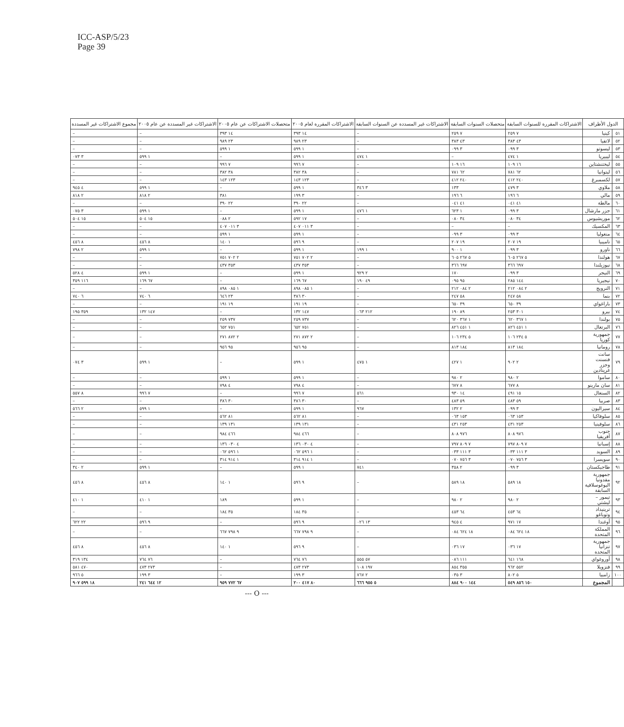ICC-ASP/5/23
Page 39
| الدول الأطراف | | الاشتراكات المقررة للسنوات السابقة | متحصلات السنوات السابقة | الاشتراكات غير المسددة عن السنوات السابقة | الاشتراكات المقررة لعام ٢٠٠٥ | متحصلات الاشتراكات عن عام ٢٠٠٥ | الاشتراكات غير المسددة عن عام ٢٠٠٥ | مجموع الاشتراكات غير المسددة |
| --- | --- | --- | --- | --- | --- | --- | --- | --- |
| ٥١ | كينيا | ٧ ٢٥٩ | ٧ ٢٥٩ | – | ١٤ ٣٩٣ | ١٤ ٣٩٣ | – | – |
| ٥٢ | لاتفيا | ٤٣ ٣٨٣ | ٤٣ ٣٨٣ | – | ٢٣ ٩٨٩ | ٢٣ ٩٨٩ | – | – |
| ٥٣ | ليسوتو | ٣ ٠٩٩ | ٣ ٠٩٩ | – | ١ ٥٩٩ | ١ ٥٩٩ | – | – |
| ٥٤ | ليبيريا | ١ ٤٧٤ | – | ١ ٤٧٤ | ١ ٥٩٩ | – | ١ ٥٩٩ | ٣ ٠٧٣ |
| ٥٥ | ليختنشتاين | ١٦ ١٠٩ | ١٦ ١٠٩ | – | ٧ ٩٩٦ | ٧ ٩٩٦ | – | – |
| ٥٦ | ليتوانيا | ٦٢ ٧٨١ | ٦٢ ٧٨١ | – | ٣٨ ٣٨٢ | ٣٨ ٣٨٢ | – | – |
| ٥٧ | لكسمبرغ | ٢٤٠ ٤١٢ | ٢٤٠ ٤١٢ | – | ١٢٣ ١٤٣ | ١٢٣ ١٤٣ | – | – |
| ٥٨ | ملاوي | ٣ ٤٧٩ | ١٣٣ | ٣ ٣٤٦ | ١ ٥٩٩ | – | ١ ٥٩٩ | ٤ ٩٤٥ |
| ٥٩ | مالي | ٦ ١٩٦ | ٦ ١٩٦ | – | ٣ ١٩٩ | ٣٨١ | ٢ ٨١٨ | ٢ ٨١٨ |
| ٦٠ | مالطة | ٤١ ٠٤١ | ٤١ ٠٤١ | – | ٢٢ ٣٩٠ | ٢٢ ٣٩٠ | – | – |
| ٦١ | جزر مارشال | ٣ ٠٩٩ | ١ ٦٢٣ | ١ ٤٧٦ | ١ ٥٩٩ | – | ١ ٥٩٩ | ٣ ٠٧٥ |
| ٦٢ | موريشيوس | ٣٤ ٠٨٠ | ٣٤ ٠٨٠ | – | ١٧ ٥٩٢ | ٢ ٠٨٨ | ١٥ ٥٠٤ | ١٥ ٥٠٤ |
| ٦٣ | المكسيك | – | – | – | ٣ ٠١١ ٤٠٧ | ٣ ٠١١ ٤٠٧ | – | – |
| ٦٤ | منغوليا | ٣ ٠٩٩ | ٣ ٠٩٩ | – | ١ ٥٩٩ | ١ ٥٩٩ | – | – |
| ٦٥ | ناميبيا | ١٩ ٢٠٧ | ١٩ ٢٠٧ | – | ٩ ٥٩٦ | ١ ١٤٠ | ٨ ٤٥٦ | ٨ ٤٥٦ |
| ٦٦ | ناورو | ٣ ٠٩٩ | ١ ٩٠٠ | ١ ١٩٩ | ١ ٥٩٩ | – | ١ ٥٩٩ | ٢ ٧٩٨ |
| ٦٧ | هولندا | ٥ ٢٦٧ ٦٠٥ | ٥ ٢٦٧ ٦٠٥ | – | ٢ ٧٠٢ ٧٥١ | ٢ ٧٠٢ ٧٥١ | – | – |
| ٦٨ | نيوزيلندا | ٦٩٧ ٣٦٦ | ٦٩٧ ٣٦٦ | – | ٣٥٣ ٤٣٧ | ٣٥٣ ٤٣٧ | – | – |
| ٦٩ | النيجر | ٣ ٠٩٩ | ١٧٠ | ٢ ٩٢٩ | ١ ٥٩٩ | – | ١ ٥٩٩ | ٤ ٥٢٨ |
| ٧٠ | نيجيريا | ١٤٤ ٢٨٥ | ٩٥ ٠٩٥ | ٤٩ ١٩٠ | ٦٧ ١٦٩ | – | ٦٧ ١٦٩ | ١١٦ ٣٥٩ |
| ٧١ | النرويج | ٢ ٠٨٤ ٢١٢ | ٢ ٠٨٤ ٢١٢ | – | ١ ٠٨٥ ٨٩٨ | ١ ٠٨٥ ٨٩٨ | – | – |
| ٧٢ | بنما | ٥٨ ٢٤٧ | ٥٨ ٢٤٧ | – | ٣٠ ٣٨٦ | ٢٣ ٦٤٦ | ٦ ٧٤٠ | ٦ ٧٤٠ |
| ٧٣ | باراغواي | ٣٩ ٦٥٠ | ٣٩ ٦٥٠ | – | ١٩ ١٩١ | ١٩ ١٩١ | – | – |
| ٧٤ | بيرو | ٣٠١ ٢٥٣ | ٨٩ ١٩٠ | ٢١٢ ٠٦٣ | ١٤٧ ١٣٢ | – | ١٤٧ ١٣٢ | ٣٥٩ ١٩٥ |
| ٧٥ | بولندا | ١ ٣٦٧ ٦٢٠ | ١ ٣٦٧ ٦٢٠ | – | ٧٣٧ ٢٥٩ | ٧٣٧ ٢٥٩ | – | – |
| ٧٦ | البرتغال | ١ ٤٥١ ٨٢٦ | ١ ٤٥١ ٨٢٦ | – | ٧٥١ ٦٥٢ | ٧٥١ ٦٥٢ | – | – |
| ٧٧ | جمهورية كوريا | ٥ ٢٣٤ ١٠٦ | ٥ ٢٣٤ ١٠٦ | – | ٢ ٨٧٢ ٢٧١ | ٢ ٨٧٢ ٢٧١ | – | – |
| ٧٨ | رومانيا | ١٨٤ ٨١٣ | ١٨٤ ٨١٣ | – | ٩٥ ٩٥٦ | ٩٥ ٩٥٦ | – | – |
| ٧٩ | سانت فنسنت وجزر غرينادين | ٢ ٩٠٢ | ١ ٤٢٧ | ١ ٤٧٥ | ١ ٥٩٩ | – | ١ ٥٩٩ | ٣ ٠٧٤ |
| ٨٠ | ساموا | ٢ ٩٨٠ | ٢ ٩٨٠ | – | ١ ٥٩٩ | ١ ٥٩٩ | – | – |
| ٨١ | سان مارينو | ٨ ٦٧٧ | ٨ ٦٧٧ | – | ٤ ٧٩٨ | ٤ ٧٩٨ | – | – |
| ٨٢ | السنغال | ١٥ ٤٩١ | ١٤ ٩٣٠ | ٥٦١ | ٧ ٩٩٦ | – | ٧ ٩٩٦ | ٨ ٥٥٧ |
| ٨٣ | صربيا | ٥٩ ٤٨٣ | ٥٩ ٤٨٣ | – | ٣٠ ٣٨٦ | ٣٠ ٣٨٦ | – | – |
| ٨٤ | سيراليون | ٣ ٠٩٩ | ٢ ١٣٢ | ٩٦٧ | ١ ٥٩٩ | – | ١ ٥٩٩ | ٢ ٥٦٦ |
| ٨٥ | سلوفاكيا | ١٥٣ ٠٦٣ | ١٥٣ ٠٦٣ | – | ٨١ ٥٦٢ | ٨١ ٥٦٢ | – | – |
| ٨٦ | سلوفينيا | ٢٥٣ ٤٣١ | ٢٥٣ ٤٣١ | – | ١٣١ ١٣٩ | ١٣١ ١٣٩ | – | – |
| ٨٧ | جنوب أفريقيا | ٩٧٦ ٨٠٨ | ٩٧٦ ٨٠٨ | – | ٤٦٦ ٩٨٤ | ٤٦٦ ٩٨٤ | – | – |
| ٨٨ | إسبانيا | ٧ ٨٠٩ ٧٩٧ | ٧ ٨٠٩ ٧٩٧ | – | ٤ ٠٣٠ ١٣٦ | ٤ ٠٣٠ ١٣٦ | – | – |
| ٨٩ | السويد | ٣ ١١١ ٠٣٣ | ٣ ١١١ ٠٣٣ | – | ١ ٥٩٦ ٠٦٢ | ١ ٥٩٦ ٠٦٢ | – | – |
| ٩٠ | سويسرا | ٣ ٧٥٦ ٠٧٠ | ٣ ٧٥٦ ٠٧٠ | – | ١ ٩١٤ ٣١٤ | ١ ٩١٤ ٣١٤ | – | – |
| ٩١ | طاجيكستان | ٣ ٠٩٩ | ٢ ٣٥٨ | ٧٤١ | ١ ٥٩٩ | – | ١ ٥٩٩ | ٢ ٣٤٠ |
| ٩٢ | جمهورية مقدونيا اليوغوسلافية السابقة | ١٨ ٥٨٩ | ١٨ ٥٨٩ | – | ٩ ٥٩٦ | ١ ١٤٠ | ٨ ٤٥٦ | ٨ ٤٥٦ |
| ٩٣ | تيمور – ليشتي | ٢ ٩٨٠ | ٢ ٩٨٠ | – | ١ ٥٩٩ | ١٨٩ | ١ ٤١٠ | ١ ٤١٠ |
| ٩٤ | ترينيداد وتوباغو | ٦٤ ٤٥٣ | ٦٤ ٤٥٣ | – | ٣٥ ١٨٤ | ٣٥ ١٨٤ | – | – |
| ٩٥ | أوغندا | ١٧ ٩٧١ | ٤ ٩٤٥ | ١٣ ٠٢٦ | ٩ ٥٩٦ | – | ٩ ٥٩٦ | ٢٢ ٦٢٢ |
| ٩٦ | المملكة المتحدة | ١٨ ٦٢٤ ٠٨٤ | ١٨ ٦٢٤ ٠٨٤ | – | ٩ ٧٩٨ ٦٦٧ | ٩ ٧٩٨ ٦٦٧ | – | – |
| ٩٧ | جمهورية تنزانيا المتحدة | ١٧ ٠٣٦ | ١٧ ٠٣٦ | – | ٩ ٥٩٦ | ١ ١٤٠ | ٨ ٤٥٦ | ٨ ٤٥٦ |
| ٩٨ | أوروغواي | ١٦٨ ٦٤١ | ١١١ ٠٨٦ | ٥٧ ٥٥٥ | ٧٦ ٧٦٤ | – | ٧٦ ٧٦٤ | ١٣٤ ٣١٩ |
| ٩٩ | فنزويلا | ٥٥٢ ٩٦٢ | ٣٥٥ ٨٥٤ | ١٩٧ ١٠٨ | ٢٧٣ ٤٧٣ | – | ٢٧٣ ٤٧٣ | ٤٧٠ ٥٨١ |
| ١٠٠ | زامبيا | ٥ ٨٠٢ | ٣ ٠٣٥ | ٢ ٧٦٧ | ٣ ١٩٩ | – | ٣ ١٩٩ | ٥ ٩٦٦ |
| | المجموع | ١٥٠ ٨٥٦ ٥٤٩ | ١٤٤ ٩٠٠ ٨٨٤ | ٥ ٩٥٥ ٦٦٦ | ٨٠ ٤١٧ ٢٠٠ | ٦٧ ٧٧٢ ٩٥٩ | ١٢ ٦٤٤ ٢٤١ | ١٨ ٥٩٩ ٩٠٧ |
--- O ---